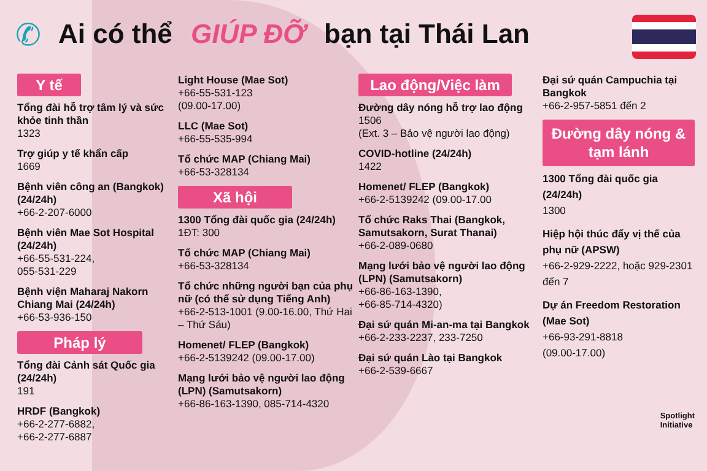✆
Ai có thể GIÚP ĐỠ bạn tại Thái Lan
Y tế
Tổng đài hỗ trợ tâm lý và sức khỏe tinh thần
1323
Trợ giúp y tế khẩn cấp
1669
Bệnh viên công an (Bangkok) (24/24h)
+66-2-207-6000
Bệnh viên Mae Sot Hospital (24/24h)
+66-55-531-224,
055-531-229
Bệnh viện Maharaj Nakorn Chiang Mai (24/24h)
+66-53-936-150
Pháp lý
Tổng đài Cảnh sát Quốc gia (24/24h)
191
HRDF (Bangkok)
+66-2-277-6882,
+66-2-277-6887
Light House (Mae Sot)
+66-55-531-123
(09.00-17.00)
LLC (Mae Sot)
+66-55-535-994
Tổ chức MAP (Chiang Mai)
+66-53-328134
Xã hội
1300 Tổng đài quốc gia (24/24h)
1ĐT: 300
Tổ chức MAP (Chiang Mai)
+66-53-328134
Tổ chức những người bạn của phụ nữ (có thể sử dụng Tiếng Anh)
+66-2-513-1001 (9.00-16.00, Thứ Hai – Thứ Sáu)
Homenet/ FLEP (Bangkok)
+66-2-5139242 (09.00-17.00)
Mạng lưới bảo vệ người lao động (LPN) (Samutsakorn)
+66-86-163-1390, 085-714-4320
Lao động/Việc làm
Đường dây nóng hỗ trợ lao động
1506
(Ext. 3 – Bảo vệ người lao động)
COVID-hotline (24/24h)
1422
Homenet/ FLEP (Bangkok)
+66-2-5139242 (09.00-17.00
Tổ chức Raks Thai (Bangkok, Samutsakorn, Surat Thanai)
+66-2-089-0680
Mạng lưới bảo vệ người lao động (LPN) (Samutsakorn)
+66-86-163-1390,
+66-85-714-4320)
Đại sứ quán Mi-an-ma tại Bangkok
+66-2-233-2237, 233-7250
Đại sứ quán Lào tại Bangkok
+66-2-539-6667
Đại sứ quán Campuchia tại Bangkok
+66-2-957-5851 đến 2
Đường dây nóng & tạm lánh
1300 Tổng đài quốc gia (24/24h)
1300
Hiệp hội thúc đẩy vị thế của phụ nữ (APSW)
+66-2-929-2222, hoặc 929-2301 đến 7
Dự án Freedom Restoration (Mae Sot)
+66-93-291-8818
(09.00-17.00)
Spotlight
Initiative